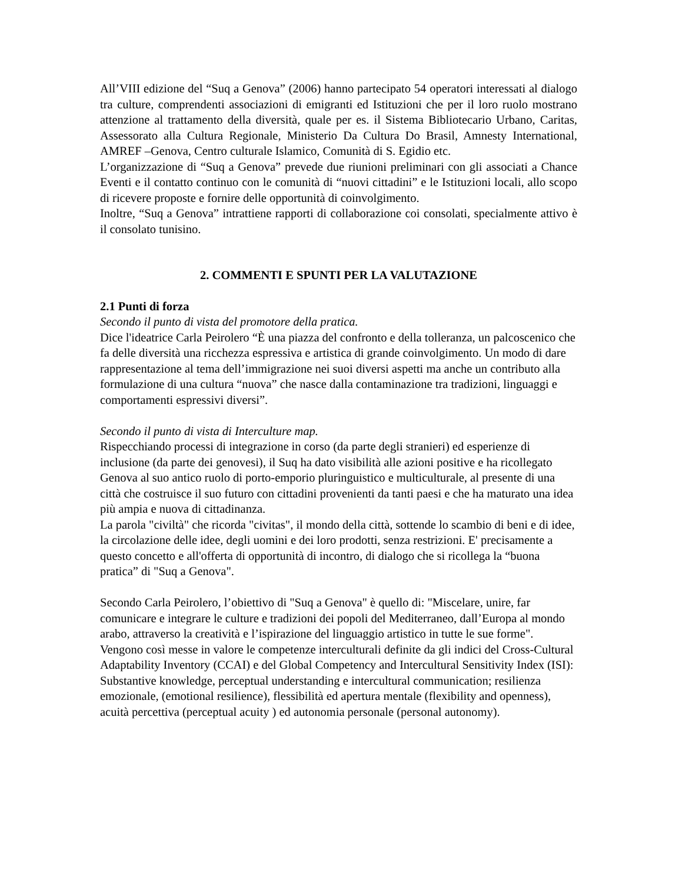All’VIII edizione del “Suq a Genova” (2006) hanno partecipato 54 operatori interessati al dialogo tra culture, comprendenti associazioni di emigranti ed Istituzioni che per il loro ruolo mostrano attenzione al trattamento della diversità, quale per es. il Sistema Bibliotecario Urbano, Caritas, Assessorato alla Cultura Regionale, Ministerio Da Cultura Do Brasil, Amnesty International, AMREF –Genova, Centro culturale Islamico, Comunità di S. Egidio etc.
L’organizzazione di “Suq a Genova” prevede due riunioni preliminari con gli associati a Chance Eventi e il contatto continuo con le comunità di “nuovi cittadini” e le Istituzioni locali, allo scopo di ricevere proposte e fornire delle opportunità di coinvolgimento.
Inoltre, “Suq a Genova” intrattiene rapporti di collaborazione coi consolati, specialmente attivo è il consolato tunisino.
2. COMMENTI E SPUNTI PER LA VALUTAZIONE
2.1 Punti di forza
Secondo il punto di vista del promotore della pratica.
Dice l'ideatrice Carla Peirolero “È una piazza del confronto e della tolleranza, un palcoscenico che fa delle diversità una ricchezza espressiva e artistica di grande coinvolgimento. Un modo di dare rappresentazione al tema dell’immigrazione nei suoi diversi aspetti ma anche un contributo alla formulazione di una cultura “nuova” che nasce dalla contaminazione tra tradizioni, linguaggi e comportamenti espressivi diversi”.
Secondo il punto di vista di Interculture map.
Rispecchiando processi di integrazione in corso (da parte degli stranieri) ed esperienze di inclusione (da parte dei genovesi), il Suq ha dato visibilità alle azioni positive e ha ricollegato Genova al suo antico ruolo di porto-emporio pluringuistico e multiculturale, al presente di una città che costruisce il suo futuro con cittadini provenienti da tanti paesi e che ha maturato una idea più ampia e nuova di cittadinanza.
La parola "civiltà" che ricorda "civitas", il mondo della città, sottende lo scambio di beni e di idee, la circolazione delle idee, degli uomini e dei loro prodotti, senza restrizioni. E' precisamente a questo concetto e all'offerta di opportunità di incontro, di dialogo che si ricollega la “buona pratica” di "Suq a Genova".
Secondo Carla Peirolero, l’obiettivo di "Suq a Genova" è quello di: "Miscelare, unire, far comunicare e integrare le culture e tradizioni dei popoli del Mediterraneo, dall’Europa al mondo arabo, attraverso la creatività e l’ispirazione del linguaggio artistico in tutte le sue forme".
Vengono così messe in valore le competenze interculturali definite da gli indici del Cross-Cultural Adaptability Inventory (CCAI) e del Global Competency and Intercultural Sensitivity Index (ISI): Substantive knowledge, perceptual understanding e intercultural communication; resilienza emozionale, (emotional resilience), flessibilità ed apertura mentale (flexibility and openness), acuità percettiva (perceptual acuity ) ed autonomia personale (personal autonomy).